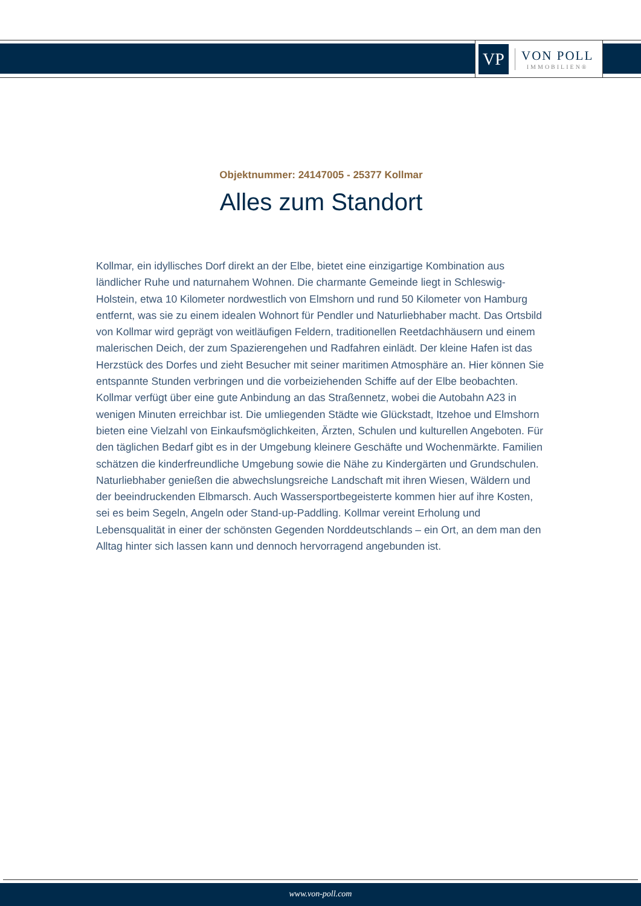VP
VON POLL
IMMOBILIEN®
Objektnummer: 24147005 - 25377 Kollmar
Alles zum Standort
Kollmar, ein idyllisches Dorf direkt an der Elbe, bietet eine einzigartige Kombination aus ländlicher Ruhe und naturnahem Wohnen. Die charmante Gemeinde liegt in Schleswig-Holstein, etwa 10 Kilometer nordwestlich von Elmshorn und rund 50 Kilometer von Hamburg entfernt, was sie zu einem idealen Wohnort für Pendler und Naturliebhaber macht. Das Ortsbild von Kollmar wird geprägt von weitläufigen Feldern, traditionellen Reetdachhäusern und einem malerischen Deich, der zum Spazierengehen und Radfahren einlädt. Der kleine Hafen ist das Herzstück des Dorfes und zieht Besucher mit seiner maritimen Atmosphäre an. Hier können Sie entspannte Stunden verbringen und die vorbeiziehenden Schiffe auf der Elbe beobachten. Kollmar verfügt über eine gute Anbindung an das Straßennetz, wobei die Autobahn A23 in wenigen Minuten erreichbar ist. Die umliegenden Städte wie Glückstadt, Itzehoe und Elmshorn bieten eine Vielzahl von Einkaufsmöglichkeiten, Ärzten, Schulen und kulturellen Angeboten. Für den täglichen Bedarf gibt es in der Umgebung kleinere Geschäfte und Wochenmärkte. Familien schätzen die kinderfreundliche Umgebung sowie die Nähe zu Kindergärten und Grundschulen. Naturliebhaber genießen die abwechslungsreiche Landschaft mit ihren Wiesen, Wäldern und der beeindruckenden Elbmarsch. Auch Wassersportbegeisterte kommen hier auf ihre Kosten, sei es beim Segeln, Angeln oder Stand-up-Paddling. Kollmar vereint Erholung und Lebensqualität in einer der schönsten Gegenden Norddeutschlands – ein Ort, an dem man den Alltag hinter sich lassen kann und dennoch hervorragend angebunden ist.
www.von-poll.com